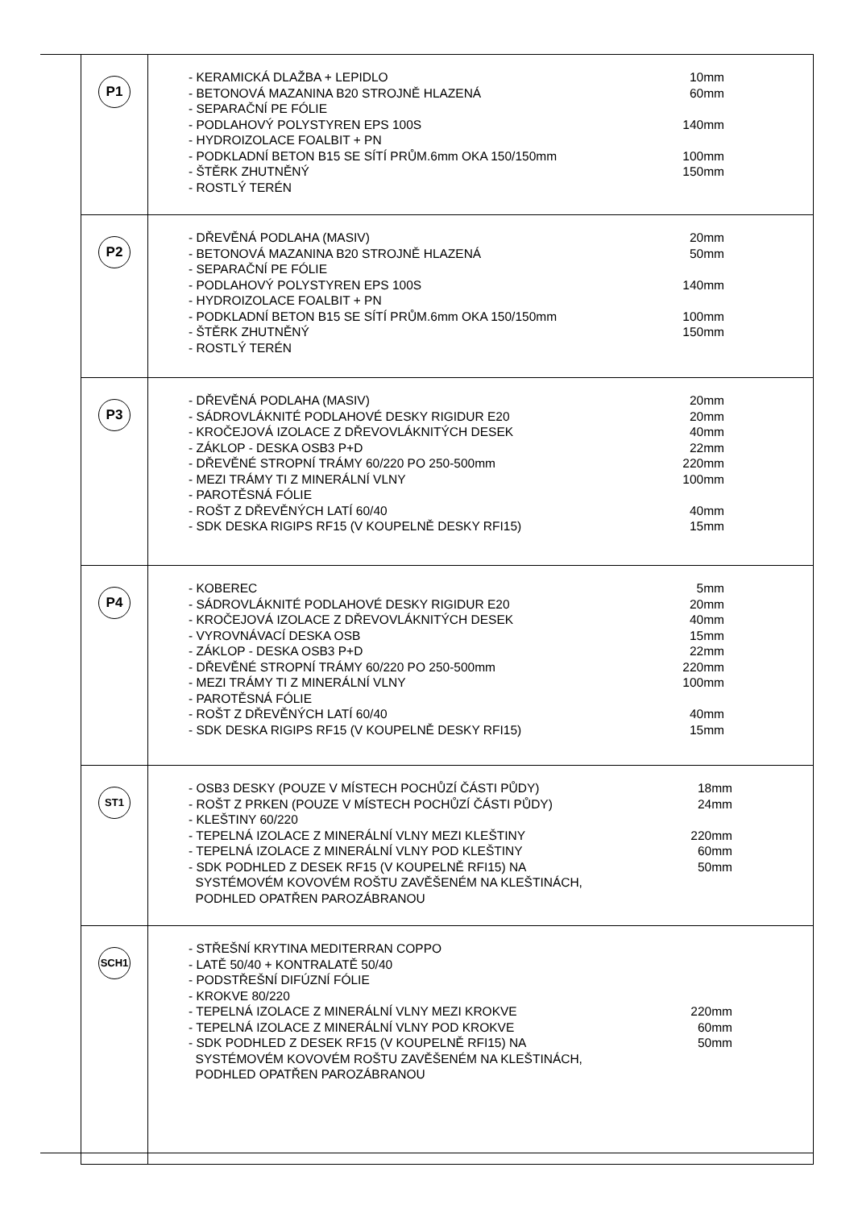| P1 | - KERAMICKÁ DLAŽBA + LEPIDLO 10mm - BETONOVÁ MAZANINA B20 STROJNĚ HLAZENÁ 60mm - SEPARAČNÍ PE FÓLIE - PODLAHOVÝ POLYSTYREN EPS 100S 140mm - HYDROIZOLACE FOALBIT + PN - PODKLADNÍ BETON B15 SE SÍTÍ PRŮM.6mm OKA 150/150mm 100mm - ŠTĚRK ZHUTNĚNÝ 150mm - ROSTLÝ TERÉN |
| P2 | - DŘEVĚNÁ PODLAHA (MASIV) 20mm - BETONOVÁ MAZANINA B20 STROJNĚ HLAZENÁ 50mm - SEPARAČNÍ PE FÓLIE - PODLAHOVÝ POLYSTYREN EPS 100S 140mm - HYDROIZOLACE FOALBIT + PN - PODKLADNÍ BETON B15 SE SÍTÍ PRŮM.6mm OKA 150/150mm 100mm - ŠTĚRK ZHUTNĚNÝ 150mm - ROSTLÝ TERÉN |
| P3 | - DŘEVĚNÁ PODLAHA (MASIV) 20mm - SÁDROVLÁKNITÉ PODLAHOVÉ DESKY RIGIDUR E20 20mm - KROČEJOVÁ IZOLACE Z DŘEVOVLÁKNITÝCH DESEK 40mm - ZÁKLOP - DESKA OSB3 P+D 22mm - DŘEVĚNÉ STROPNÍ TRÁMY 60/220 PO 250-500mm 220mm - MEZI TRÁMY TI Z MINERÁLNÍ VLNY 100mm - PAROTĚSNÁ FÓLIE - ROŠT Z DŘEVĚNÝCH LATÍ 60/40 40mm - SDK DESKA RIGIPS RF15 (V KOUPELNĚ DESKY RFI15) 15mm |
| P4 | - KOBEREC 5mm - SÁDROVLÁKNITÉ PODLAHOVÉ DESKY RIGIDUR E20 20mm - KROČEJOVÁ IZOLACE Z DŘEVOVLÁKNITÝCH DESEK 40mm - VYROVNÁVACÍ DESKA OSB 15mm - ZÁKLOP - DESKA OSB3 P+D 22mm - DŘEVĚNÉ STROPNÍ TRÁMY 60/220 PO 250-500mm 220mm - MEZI TRÁMY TI Z MINERÁLNÍ VLNY 100mm - PAROTĚSNÁ FÓLIE - ROŠT Z DŘEVĚNÝCH LATÍ 60/40 40mm - SDK DESKA RIGIPS RF15 (V KOUPELNĚ DESKY RFI15) 15mm |
| ST1 | - OSB3 DESKY (POUZE V MÍSTECH POCHŮZÍ ČÁSTI PŮDY) 18mm - ROŠT Z PRKEN (POUZE V MÍSTECH POCHŮZÍ ČÁSTI PŮDY) 24mm - KLEŠTINY 60/220 - TEPELNÁ IZOLACE Z MINERÁLNÍ VLNY MEZI KLEŠTINY 220mm - TEPELNÁ IZOLACE Z MINERÁLNÍ VLNY POD KLEŠTINY 60mm - SDK PODHLED Z DESEK RF15 (V KOUPELNĚ RFI15) NA SYSTÉMOVÉM KOVOVÉM ROŠTU ZAVĚŠENÉM NA KLEŠTINÁCH, PODHLED OPATŘEN PAROZÁBRANOU 50mm |
| SCH1 | - STŘEŠNÍ KRYTINA MEDITERRAN COPPO - LATĚ 50/40 + KONTRALATĚ 50/40 - PODSTŘEŠNÍ DIFÚZNÍ FÓLIE - KROKVE 80/220 - TEPELNÁ IZOLACE Z MINERÁLNÍ VLNY MEZI KROKVE 220mm - TEPELNÁ IZOLACE Z MINERÁLNÍ VLNY POD KROKVE 60mm - SDK PODHLED Z DESEK RF15 (V KOUPELNĚ RFI15) NA SYSTÉMOVÉM KOVOVÉM ROŠTU ZAVĚŠENÉM NA KLEŠTINÁCH, PODHLED OPATŘEN PAROZÁBRANOU 50mm |